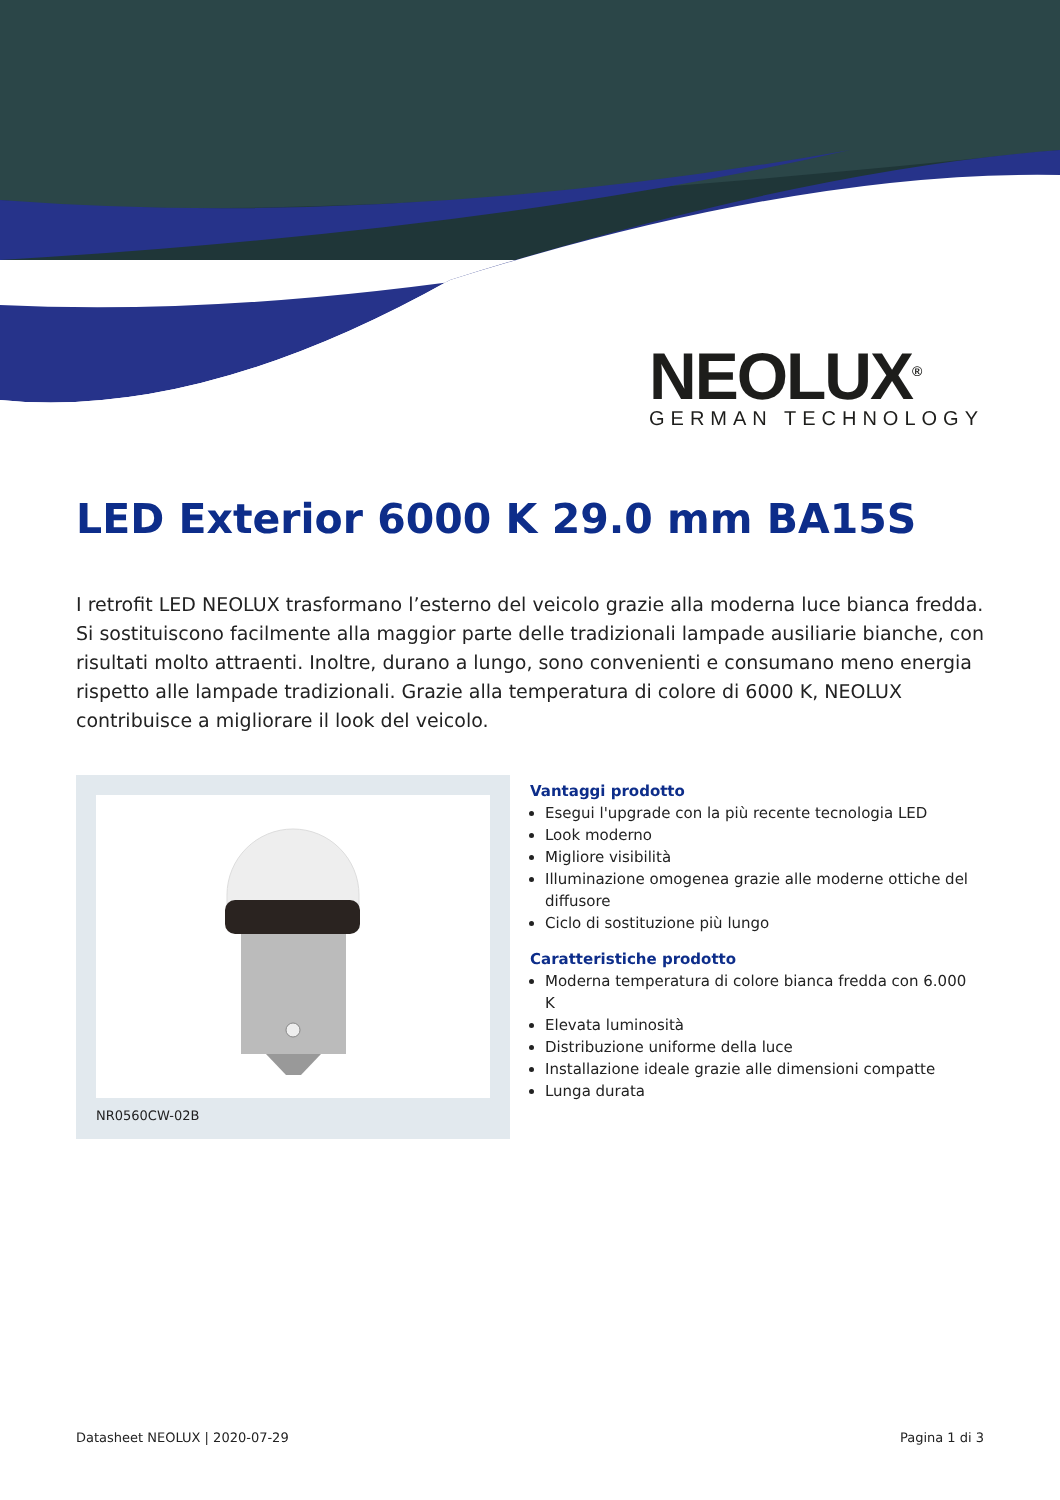NEOLUX<sup>®</sup>
GERMAN TECHNOLOGY
LED Exterior 6000 K 29.0 mm BA15S
I retrofit LED NEOLUX trasformano l’esterno del veicolo grazie alla moderna luce bianca fredda. Si sostituiscono facilmente alla maggior parte delle tradizionali lampade ausiliarie bianche, con risultati molto attraenti. Inoltre, durano a lungo, sono convenienti e consumano meno energia rispetto alle lampade tradizionali. Grazie alla temperatura di colore di 6000 K, NEOLUX contribuisce a migliorare il look del veicolo.
NR0560CW-02B
Vantaggi prodotto
Esegui l'upgrade con la più recente tecnologia LED
Look moderno
Migliore visibilità
Illuminazione omogenea grazie alle moderne ottiche del diffusore
Ciclo di sostituzione più lungo
Caratteristiche prodotto
Moderna temperatura di colore bianca fredda con 6.000 K
Elevata luminosità
Distribuzione uniforme della luce
Installazione ideale grazie alle dimensioni compatte
Lunga durata
Datasheet NEOLUX | 2020-07-29 Pagina 1 di 3